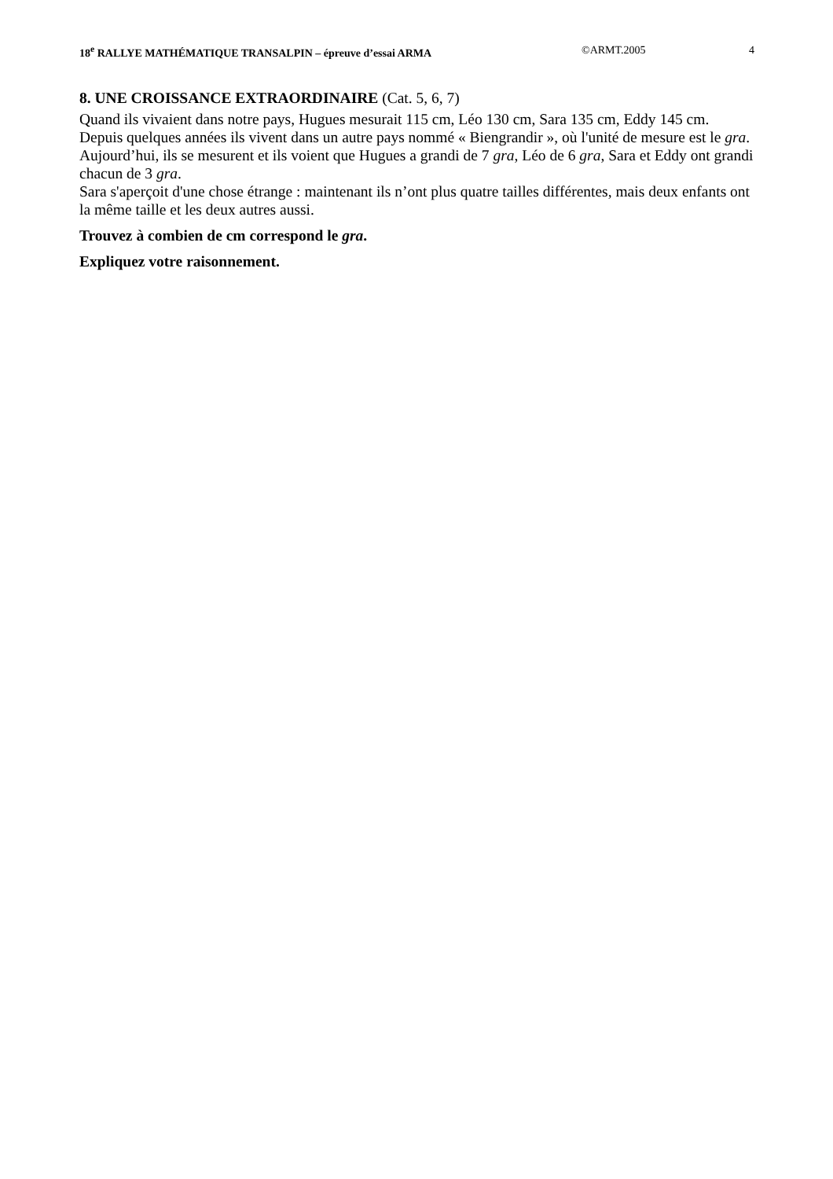18<sup>e</sup> RALLYE MATHÉMATIQUE TRANSALPIN – épreuve d’essai ARMA
©ARMT.2005 4
8. UNE CROISSANCE EXTRAORDINAIRE (Cat. 5, 6, 7)
Quand ils vivaient dans notre pays, Hugues mesurait 115 cm, Léo 130 cm, Sara 135 cm, Eddy 145 cm.
Depuis quelques années ils vivent dans un autre pays nommé « Biengrandir », où l'unité de mesure est le gra.
Aujourd’hui, ils se mesurent et ils voient que Hugues a grandi de 7 gra, Léo de 6 gra, Sara et Eddy ont grandi chacun de 3 gra.
Sara s'aperçoit d'une chose étrange : maintenant ils n’ont plus quatre tailles différentes, mais deux enfants ont la même taille et les deux autres aussi.
Trouvez à combien de cm correspond le gra.
Expliquez votre raisonnement.